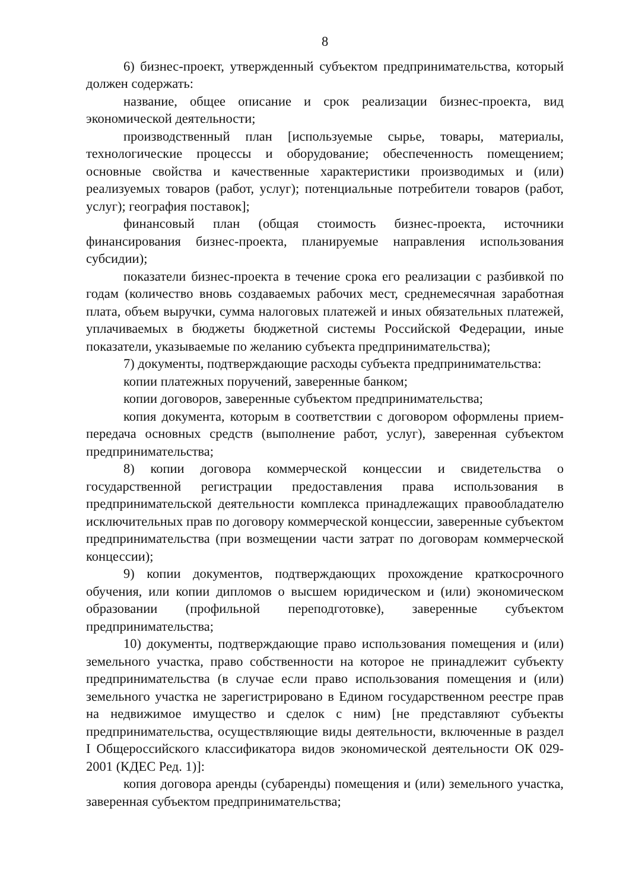8
6) бизнес-проект, утвержденный субъектом предпринимательства, который должен содержать:
название, общее описание и срок реализации бизнес-проекта, вид экономической деятельности;
производственный план [используемые сырье, товары, материалы, технологические процессы и оборудование; обеспеченность помещением; основные свойства и качественные характеристики производимых и (или) реализуемых товаров (работ, услуг); потенциальные потребители товаров (работ, услуг); география поставок];
финансовый план (общая стоимость бизнес-проекта, источники финансирования бизнес-проекта, планируемые направления использования субсидии);
показатели бизнес-проекта в течение срока его реализации с разбивкой по годам (количество вновь создаваемых рабочих мест, среднемесячная заработная плата, объем выручки, сумма налоговых платежей и иных обязательных платежей, уплачиваемых в бюджеты бюджетной системы Российской Федерации, иные показатели, указываемые по желанию субъекта предпринимательства);
7) документы, подтверждающие расходы субъекта предпринимательства:
копии платежных поручений, заверенные банком;
копии договоров, заверенные субъектом предпринимательства;
копия документа, которым в соответствии с договором оформлены прием-передача основных средств (выполнение работ, услуг), заверенная субъектом предпринимательства;
8) копии договора коммерческой концессии и свидетельства о государственной регистрации предоставления права использования в предпринимательской деятельности комплекса принадлежащих правообладателю исключительных прав по договору коммерческой концессии, заверенные субъектом предпринимательства (при возмещении части затрат по договорам коммерческой концессии);
9) копии документов, подтверждающих прохождение краткосрочного обучения, или копии дипломов о высшем юридическом и (или) экономическом образовании (профильной переподготовке), заверенные субъектом предпринимательства;
10) документы, подтверждающие право использования помещения и (или) земельного участка, право собственности на которое не принадлежит субъекту предпринимательства (в случае если право использования помещения и (или) земельного участка не зарегистрировано в Едином государственном реестре прав на недвижимое имущество и сделок с ним) [не представляют субъекты предпринимательства, осуществляющие виды деятельности, включенные в раздел I Общероссийского классификатора видов экономической деятельности ОК 029-2001 (КДЕС Ред. 1)]:
копия договора аренды (субаренды) помещения и (или) земельного участка, заверенная субъектом предпринимательства;